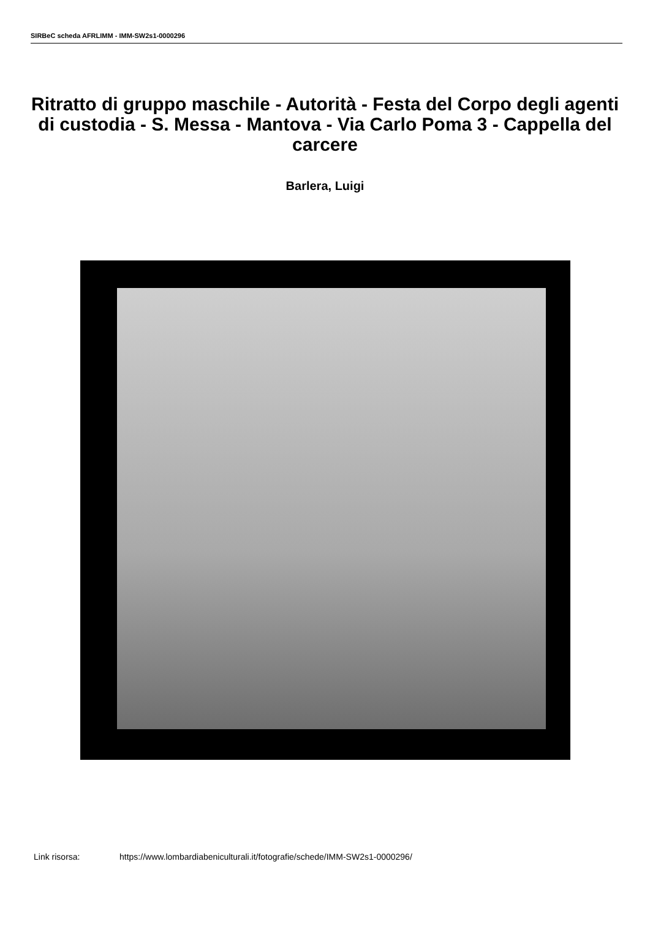SIRBeC scheda AFRLIMM - IMM-SW2s1-0000296
Ritratto di gruppo maschile - Autorità - Festa del Corpo degli agenti di custodia - S. Messa - Mantova - Via Carlo Poma 3 - Cappella del carcere
Barlera, Luigi
Link risorsa: https://www.lombardiabeniculturali.it/fotografie/schede/IMM-SW2s1-0000296/